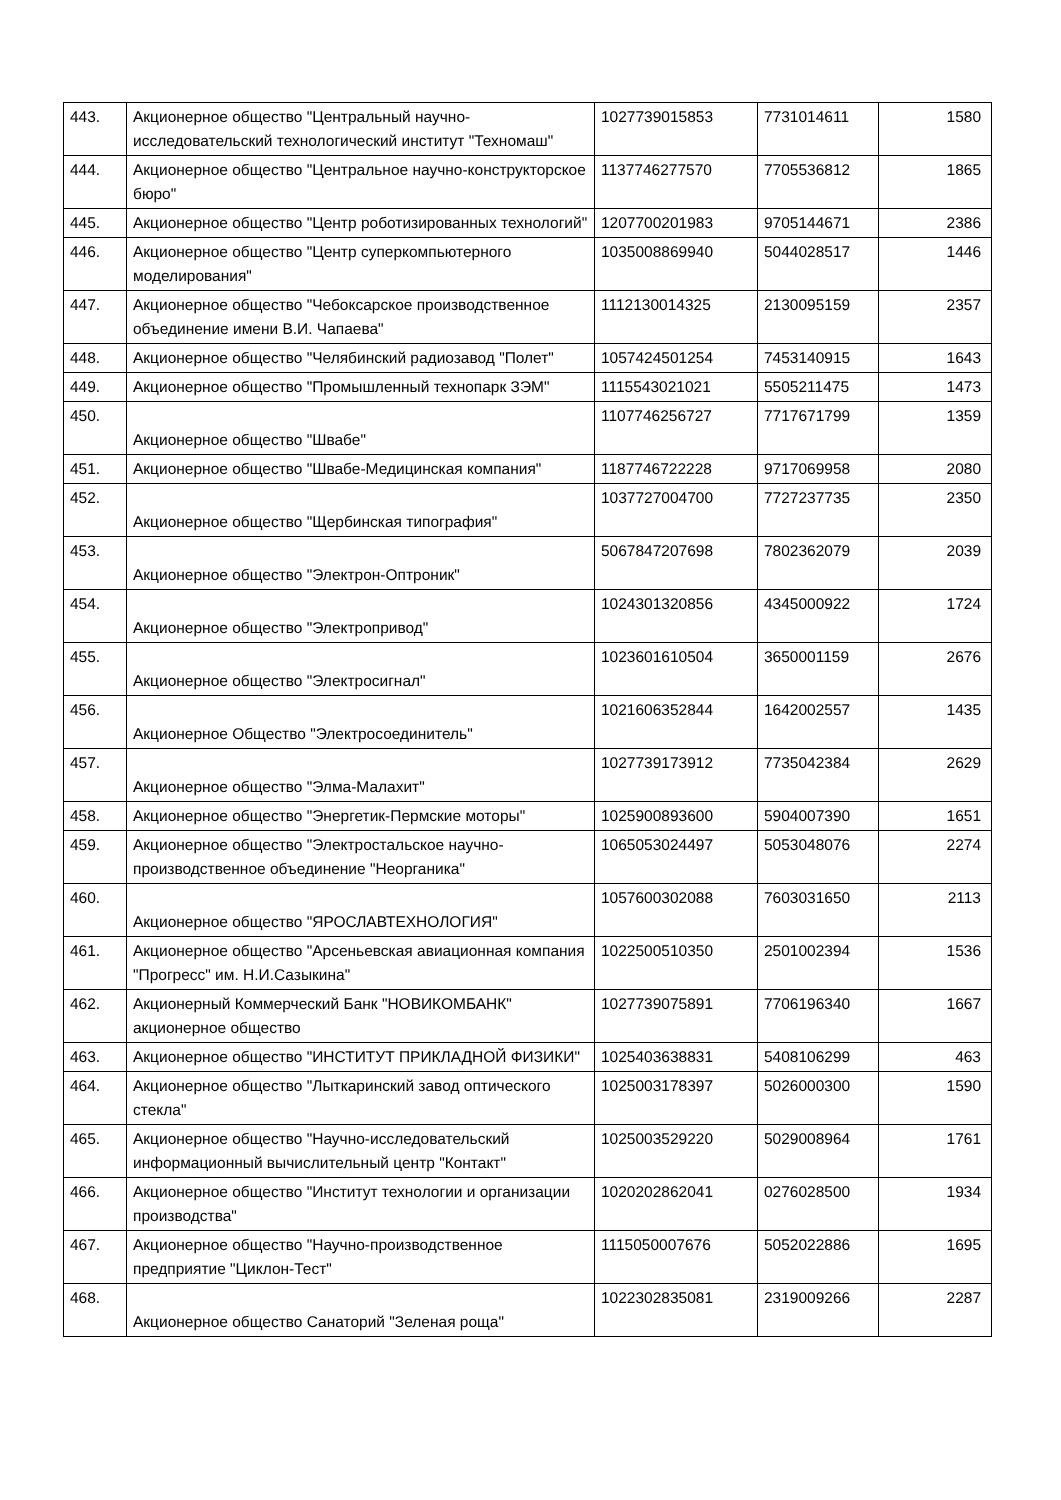| 443. | Акционерное общество "Центральный научно-исследовательский технологический институт "Техномаш" | 1027739015853 | 7731014611 | 1580 |
| 444. | Акционерное общество "Центральное научно-конструкторское бюро" | 1137746277570 | 7705536812 | 1865 |
| 445. | Акционерное общество "Центр роботизированных технологий" | 1207700201983 | 9705144671 | 2386 |
| 446. | Акционерное общество "Центр суперкомпьютерного моделирования" | 1035008869940 | 5044028517 | 1446 |
| 447. | Акционерное общество "Чебоксарское производственное объединение имени В.И. Чапаева" | 1112130014325 | 2130095159 | 2357 |
| 448. | Акционерное общество "Челябинский радиозавод "Полет" | 1057424501254 | 7453140915 | 1643 |
| 449. | Акционерное общество "Промышленный технопарк ЗЭМ" | 1115543021021 | 5505211475 | 1473 |
| 450. | Акционерное общество "Швабе" | 1107746256727 | 7717671799 | 1359 |
| 451. | Акционерное общество "Швабе-Медицинская компания" | 1187746722228 | 9717069958 | 2080 |
| 452. | Акционерное общество "Щербинская типография" | 1037727004700 | 7727237735 | 2350 |
| 453. | Акционерное общество "Электрон-Оптроник" | 5067847207698 | 7802362079 | 2039 |
| 454. | Акционерное общество "Электропривод" | 1024301320856 | 4345000922 | 1724 |
| 455. | Акционерное общество "Электросигнал" | 1023601610504 | 3650001159 | 2676 |
| 456. | Акционерное Общество "Электросоединитель" | 1021606352844 | 1642002557 | 1435 |
| 457. | Акционерное общество "Элма-Малахит" | 1027739173912 | 7735042384 | 2629 |
| 458. | Акционерное общество "Энергетик-Пермские моторы" | 1025900893600 | 5904007390 | 1651 |
| 459. | Акционерное общество "Электростальское научно-производственное объединение "Неорганика" | 1065053024497 | 5053048076 | 2274 |
| 460. | Акционерное общество "ЯРОСЛАВТЕХНОЛОГИЯ" | 1057600302088 | 7603031650 | 2113 |
| 461. | Акционерное общество "Арсеньевская авиационная компания "Прогресс" им. Н.И.Сазыкина" | 1022500510350 | 2501002394 | 1536 |
| 462. | Акционерный Коммерческий Банк "НОВИКОМБАНК" акционерное общество | 1027739075891 | 7706196340 | 1667 |
| 463. | Акционерное общество "ИНСТИТУТ ПРИКЛАДНОЙ ФИЗИКИ" | 1025403638831 | 5408106299 | 463 |
| 464. | Акционерное общество "Лыткаринский завод оптического стекла" | 1025003178397 | 5026000300 | 1590 |
| 465. | Акционерное общество "Научно-исследовательский информационный вычислительный центр "Контакт" | 1025003529220 | 5029008964 | 1761 |
| 466. | Акционерное общество "Институт технологии и организации производства" | 1020202862041 | 0276028500 | 1934 |
| 467. | Акционерное общество "Научно-производственное предприятие "Циклон-Тест" | 1115050007676 | 5052022886 | 1695 |
| 468. | Акционерное общество Санаторий "Зеленая роща" | 1022302835081 | 2319009266 | 2287 |